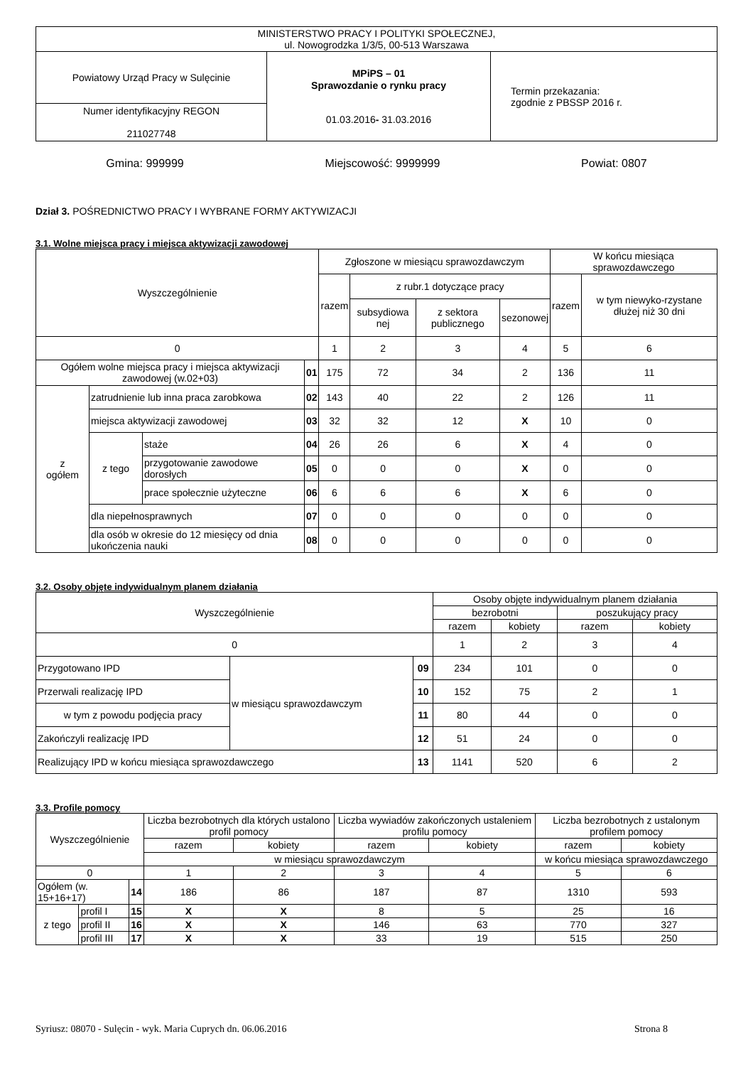| MINISTERSTWO PRACY I POLITYKI SPOŁECZNEJ, ul. Nowogrodzka 1/3/5, 00-513 Warszawa | | |
| Powiatowy Urząd Pracy w Sulęcinie | MPiPS – 01 Sprawozdanie o rynku pracy 01.03.2016 - 31.03.2016 | Termin przekazania: zgodnie z PBSSP 2016 r. |
| Numer identyfikacyjny REGON 211027748 | | |
Gmina: 999999 Miejscowość: 9999999 Powiat: 0807
Dział 3. POŚREDNICTWO PRACY I WYBRANE FORMY AKTYWIZACJI
3.1. Wolne miejsca pracy i miejsca aktywizacji zawodowej
| Wyszczególnienie | | | | Zgłoszone w miesiącu sprawozdawczym | | | | W końcu miesiąca sprawozdawczego | |
| --- | --- | --- | --- | --- | --- | --- | --- | --- | --- |
| | | | | razem | z rubr.1 dotyczące pracy | | | razem | w tym niewyko-rzystane dłużej niż 30 dni |
| | | | | | subsydiowa nej | z sektora publicznego | sezonowej | | |
| 0 | | | | 1 | 2 | 3 | 4 | 5 | 6 |
| Ogółem wolne miejsca pracy i miejsca aktywizacji zawodowej (w.02+03) | | | 01 | 175 | 72 | 34 | 2 | 136 | 11 |
| z ogółem | zatrudnienie lub inna praca zarobkowa | | 02 | 143 | 40 | 22 | 2 | 126 | 11 |
| | miejsca aktywizacji zawodowej | | 03 | 32 | 32 | 12 | X | 10 | 0 |
| | z tego | staże | 04 | 26 | 26 | 6 | X | 4 | 0 |
| | | przygotowanie zawodowe dorosłych | 05 | 0 | 0 | 0 | X | 0 | 0 |
| | | prace społecznie użyteczne | 06 | 6 | 6 | 6 | X | 6 | 0 |
| | dla niepełnosprawnych | | 07 | 0 | 0 | 0 | 0 | 0 | 0 |
| | dla osób w okresie do 12 miesięcy od dnia ukończenia nauki | | 08 | 0 | 0 | 0 | 0 | 0 | 0 |
3.2. Osoby objęte indywidualnym planem działania
| Wyszczególnienie | | | Osoby objęte indywidualnym planem działania | | | |
| --- | --- | --- | --- | --- | --- | --- |
| | | | bezrobotni | | poszukujący pracy | |
| | | | razem | kobiety | razem | kobiety |
| 0 | | | 1 | 2 | 3 | 4 |
| Przygotowano IPD | w miesiącu sprawozdawczym | 09 | 234 | 101 | 0 | 0 |
| Przerwali realizację IPD | | 10 | 152 | 75 | 2 | 1 |
| w tym z powodu podjęcia pracy | | 11 | 80 | 44 | 0 | 0 |
| Zakończyli realizację IPD | | 12 | 51 | 24 | 0 | 0 |
| Realizujący IPD w końcu miesiąca sprawozdawczego | | 13 | 1141 | 520 | 6 | 2 |
3.3. Profile pomocy
| Wyszczególnienie | | | Liczba bezrobotnych dla których ustalono profil pomocy | | Liczba wywiadów zakończonych ustaleniem profilu pomocy | | Liczba bezrobotnych z ustalonym profilem pomocy | |
| --- | --- | --- | --- | --- | --- | --- | --- | --- |
| | | | razem | kobiety | razem | kobiety | razem | kobiety |
| | | | w miesiącu sprawozdawczym | | | | w końcu miesiąca sprawozdawczego | |
| 0 | | | 1 | 2 | 3 | 4 | 5 | 6 |
| Ogółem (w. 15+16+17) | | 14 | 186 | 86 | 187 | 87 | 1310 | 593 |
| z tego | profil I | 15 | X | X | 8 | 5 | 25 | 16 |
| | profil II | 16 | X | X | 146 | 63 | 770 | 327 |
| | profil III | 17 | X | X | 33 | 19 | 515 | 250 |
Syriusz: 08070 - Sulęcin - wyk. Maria Cuprych dn. 06.06.2016 Strona 8